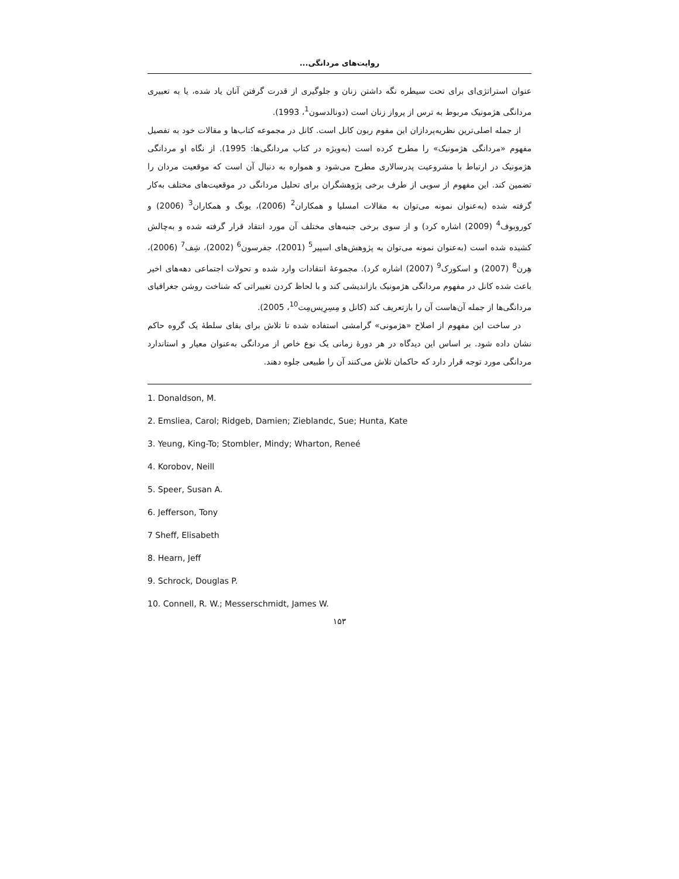روایت‌های مردانگی...
عنوان استراتژی‌ای برای تحت سیطره نگه داشتن زنان و جلوگیری از قدرت گرفتن آنان یاد شده، یا به تعبیری مردانگی هژمونیک مربوط به ترس از پرواز زنان است (دونالدسون<sup>1</sup>، 1993).
از جمله اصلی‌ترین نظریه‌پردازان این مفوم ربون کانل است. کانل در مجموعه کتاب‌ها و مقالات خود به تفصیل مفهوم «مردانگی هژمونیک» را مطرح کرده است (به‌ویژه در کتاب مردانگی‌ها: 1995). از نگاه او مردانگی هژمونیک در ارتباط با مشروعیت پدرسالاری مطرح می‌شود و همواره به دنبال آن است که موقعیت مردان را تضمین کند. این مفهوم از سویی از طرف برخی پژوهشگران برای تحلیل مردانگی در موقعیت‌های مختلف به‌کار گرفته شده (به‌عنوان نمونه می‌توان به مقالات امسلیا و همکاران<sup>2</sup> (2006)، یونگ و همکاران<sup>3</sup> (2006) و کوروبوف<sup>4</sup> (2009) اشاره کرد) و از سوی برخی جنبه‌های مختلف آن مورد انتقاد قرار گرفته شده و به‌چالش کشیده شده است (به‌عنوان نمونه می‌توان به پژوهش‌های اسپیر<sup>5</sup> (2001)، جفرسون<sup>6</sup> (2002)، شِف<sup>7</sup> (2006)، هِرن<sup>8</sup> (2007) و اسکورک<sup>9</sup> (2007) اشاره کرد). مجموعهٔ انتقادات وارد شده و تحولات اجتماعی دهه‌های اخیر باعث شده کانل در مفهوم مردانگی هژمونیک بازاندیشی کند و با لحاظ کردن تغییراتی که شناخت روشن جغرافیای مردانگی‌ها از جمله آن‌هاست آن را بازتعریف کند (کانل و مِسِرِیس‌مِت<sup>10</sup>، 2005).
در ساخت این مفهوم از اصلاح «هژمونی» گرامشی استفاده شده تا تلاش برای بقای سلطهٔ یک گروه حاکم نشان داده شود. بر اساس این دیدگاه در هر دورهٔ زمانی یک نوع خاص از مردانگی به‌عنوان معیار و استاندارد مردانگی مورد توجه قرار دارد که حاکمان تلاش می‌کنند آن را طبیعی جلوه دهند.
1. Donaldson, M.
2. Emsliea, Carol; Ridgeb, Damien; Zieblandc, Sue; Hunta, Kate
3. Yeung, King-To; Stombler, Mindy; Wharton, Reneé
4. Korobov, Neill
5. Speer, Susan A.
6. Jefferson, Tony
7 Sheff, Elisabeth
8. Hearn, Jeff
9. Schrock, Douglas P.
10. Connell, R. W.; Messerschmidt, James W.
۱۵۳